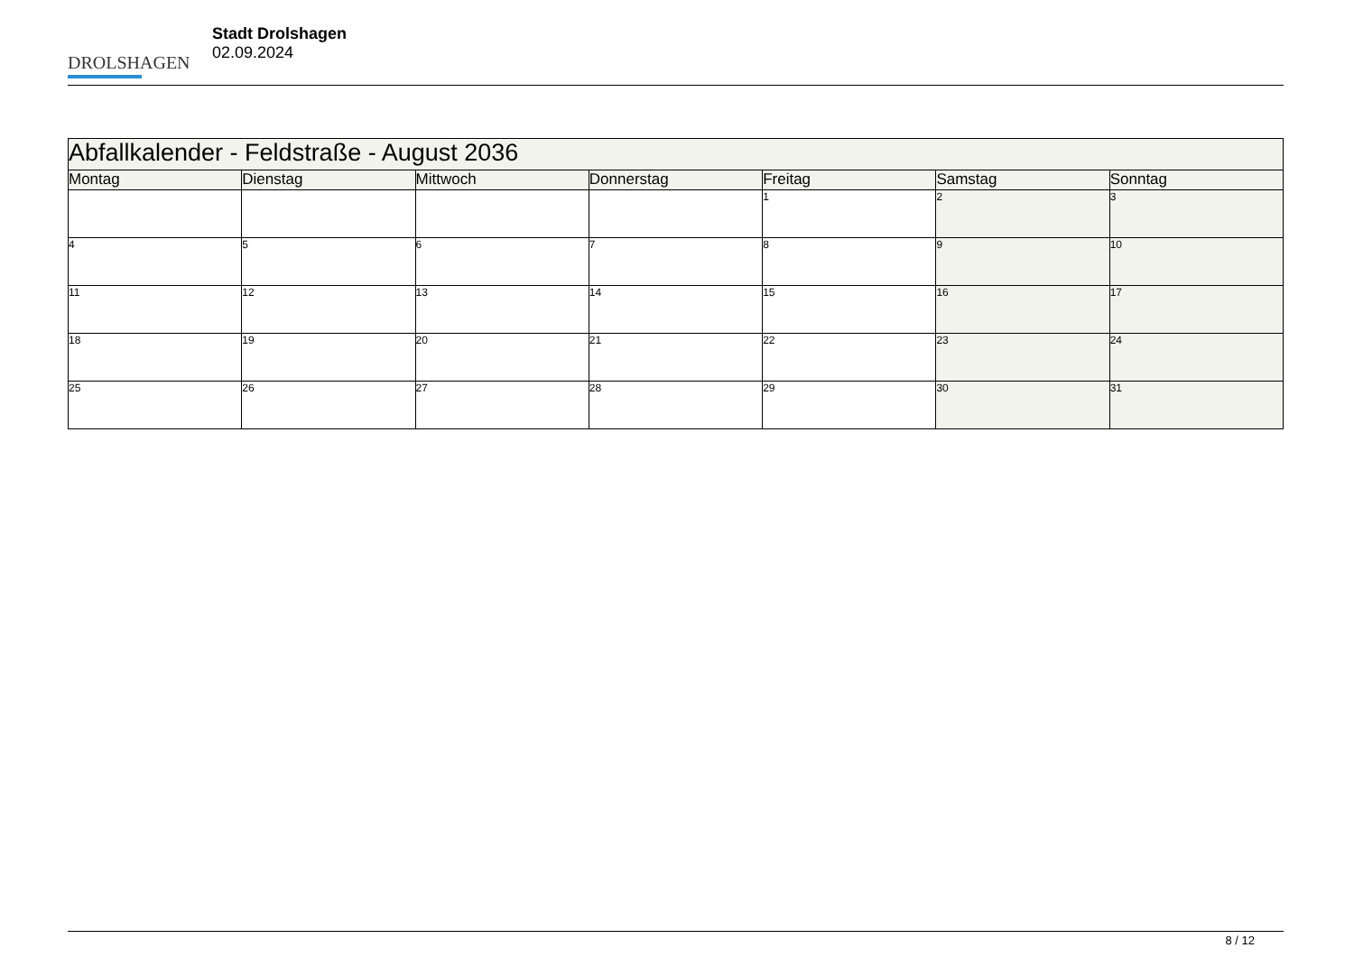DROLSHAGEN
Stadt Drolshagen
02.09.2024
| Abfallkalender - Feldstraße - August 2036 | | | | | | |
| --- | --- | --- | --- | --- | --- | --- |
| Montag | Dienstag | Mittwoch | Donnerstag | Freitag | Samstag | Sonntag |
| | | | | 1 | 2 | 3 |
| 4 | 5 | 6 | 7 | 8 | 9 | 10 |
| 11 | 12 | 13 | 14 | 15 | 16 | 17 |
| 18 | 19 | 20 | 21 | 22 | 23 | 24 |
| 25 | 26 | 27 | 28 | 29 | 30 | 31 |
8 / 12